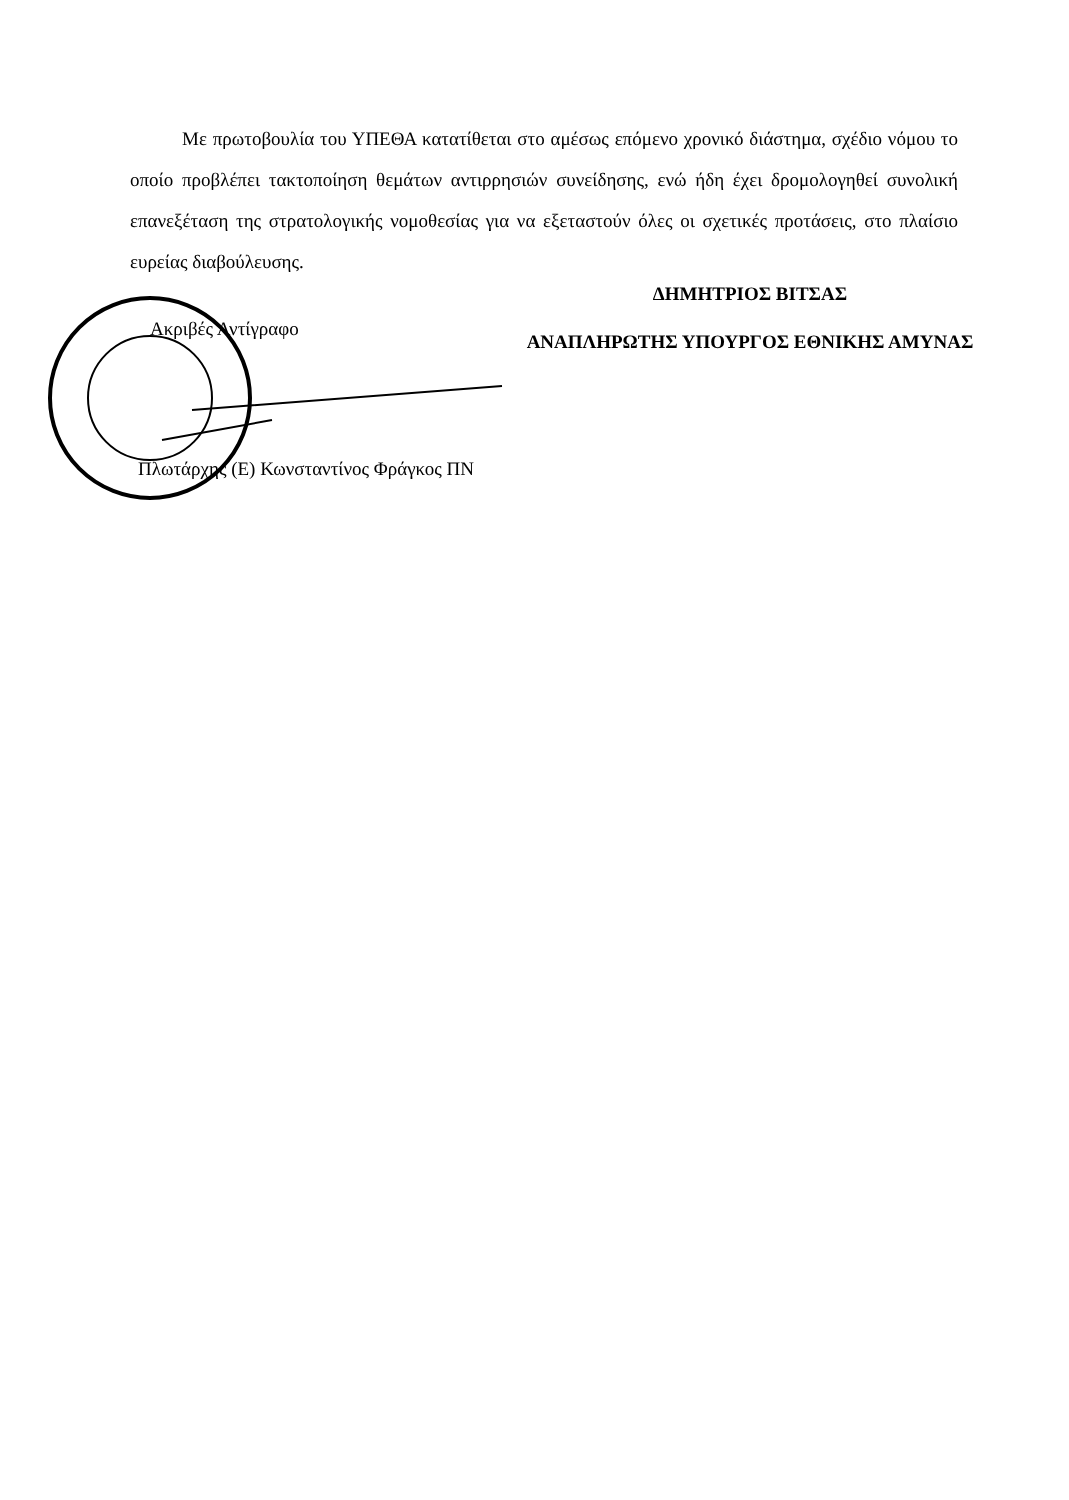Με πρωτοβουλία του ΥΠΕΘΑ κατατίθεται στο αμέσως επόμενο χρονικό διάστημα, σχέδιο νόμου το οποίο προβλέπει τακτοποίηση θεμάτων αντιρρησιών συνείδησης, ενώ ήδη έχει δρομολογηθεί συνολική επανεξέταση της στρατολογικής νομοθεσίας για να εξεταστούν όλες οι σχετικές προτάσεις, στο πλαίσιο ευρείας διαβούλευσης.
ΔΗΜΗΤΡΙΟΣ ΒΙΤΣΑΣ
ΑΝΑΠΛΗΡΩΤΗΣ ΥΠΟΥΡΓΟΣ ΕΘΝΙΚΗΣ ΑΜΥΝΑΣ
Ακριβές Αντίγραφο
Πλωτάρχης (Ε) Κωνσταντίνος Φράγκος ΠΝ